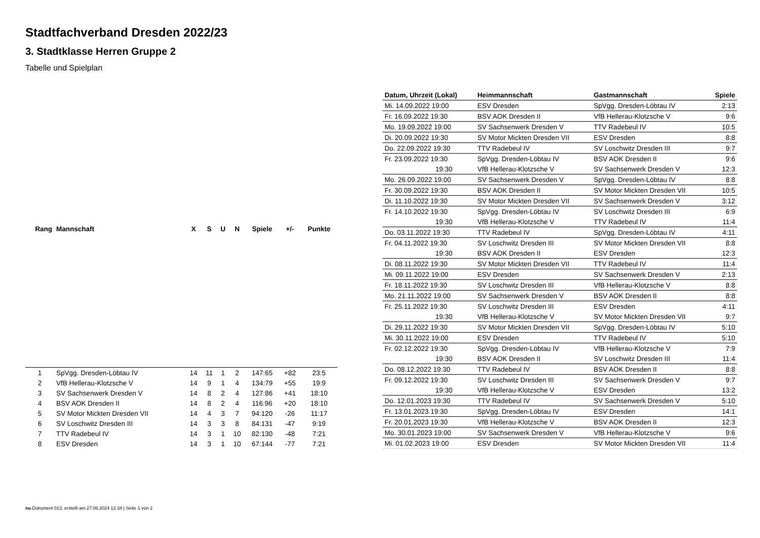Stadtfachverband Dresden 2022/23
3. Stadtklasse Herren Gruppe 2
Tabelle und Spielplan
| Rang | Mannschaft | X | S | U | N | Spiele | +/- | Punkte |
| --- | --- | --- | --- | --- | --- | --- | --- | --- |
| 1 | SpVgg. Dresden-Löbtau IV | 14 | 11 | 1 | 2 | 147:65 | +82 | 23:5 |
| 2 | VfB Hellerau-Klotzsche V | 14 | 9 | 1 | 4 | 134:79 | +55 | 19:9 |
| 3 | SV Sachsenwerk Dresden V | 14 | 8 | 2 | 4 | 127:86 | +41 | 18:10 |
| 4 | BSV AOK Dresden II | 14 | 8 | 2 | 4 | 116:96 | +20 | 18:10 |
| 5 | SV Motor Mickten Dresden VII | 14 | 4 | 3 | 7 | 94:120 | -26 | 11:17 |
| 6 | SV Loschwitz Dresden III | 14 | 3 | 3 | 8 | 84:131 | -47 | 9:19 |
| 7 | TTV Radebeul IV | 14 | 3 | 1 | 10 | 82:130 | -48 | 7:21 |
| 8 | ESV Dresden | 14 | 3 | 1 | 10 | 67:144 | -77 | 7:21 |
| Datum, Uhrzeit (Lokal) | Heimmannschaft | Gastmannschaft | Spiele |
| --- | --- | --- | --- |
| Mi. 14.09.2022 19:00 | ESV Dresden | SpVgg. Dresden-Löbtau IV | 2:13 |
| Fr. 16.09.2022 19:30 | BSV AOK Dresden II | VfB Hellerau-Klotzsche V | 9:6 |
| Mo. 19.09.2022 19:00 | SV Sachsenwerk Dresden V | TTV Radebeul IV | 10:5 |
| Di. 20.09.2022 19:30 | SV Motor Mickten Dresden VII | ESV Dresden | 8:8 |
| Do. 22.09.2022 19:30 | TTV Radebeul IV | SV Loschwitz Dresden III | 9:7 |
| Fr. 23.09.2022 19:30 | SpVgg. Dresden-Löbtau IV | BSV AOK Dresden II | 9:6 |
| 19:30 | VfB Hellerau-Klotzsche V | SV Sachsenwerk Dresden V | 12:3 |
| Mo. 26.09.2022 19:00 | SV Sachsenwerk Dresden V | SpVgg. Dresden-Löbtau IV | 8:8 |
| Fr. 30.09.2022 19:30 | BSV AOK Dresden II | SV Motor Mickten Dresden VII | 10:5 |
| Di. 11.10.2022 19:30 | SV Motor Mickten Dresden VII | SV Sachsenwerk Dresden V | 3:12 |
| Fr. 14.10.2022 19:30 | SpVgg. Dresden-Löbtau IV | SV Loschwitz Dresden III | 6:9 |
| 19:30 | VfB Hellerau-Klotzsche V | TTV Radebeul IV | 11:4 |
| Do. 03.11.2022 19:30 | TTV Radebeul IV | SpVgg. Dresden-Löbtau IV | 4:11 |
| Fr. 04.11.2022 19:30 | SV Loschwitz Dresden III | SV Motor Mickten Dresden VII | 8:8 |
| 19:30 | BSV AOK Dresden II | ESV Dresden | 12:3 |
| Di. 08.11.2022 19:30 | SV Motor Mickten Dresden VII | TTV Radebeul IV | 11:4 |
| Mi. 09.11.2022 19:00 | ESV Dresden | SV Sachsenwerk Dresden V | 2:13 |
| Fr. 18.11.2022 19:30 | SV Loschwitz Dresden III | VfB Hellerau-Klotzsche V | 8:8 |
| Mo. 21.11.2022 19:00 | SV Sachsenwerk Dresden V | BSV AOK Dresden II | 8:8 |
| Fr. 25.11.2022 19:30 | SV Loschwitz Dresden III | ESV Dresden | 4:11 |
| 19:30 | VfB Hellerau-Klotzsche V | SV Motor Mickten Dresden VII | 9:7 |
| Di. 29.11.2022 19:30 | SV Motor Mickten Dresden VII | SpVgg. Dresden-Löbtau IV | 5:10 |
| Mi. 30.11.2022 19:00 | ESV Dresden | TTV Radebeul IV | 5:10 |
| Fr. 02.12.2022 19:30 | SpVgg. Dresden-Löbtau IV | VfB Hellerau-Klotzsche V | 7:9 |
| 19:30 | BSV AOK Dresden II | SV Loschwitz Dresden III | 11:4 |
| Do. 08.12.2022 19:30 | TTV Radebeul IV | BSV AOK Dresden II | 8:8 |
| Fr. 09.12.2022 19:30 | SV Loschwitz Dresden III | SV Sachsenwerk Dresden V | 9:7 |
| 19:30 | VfB Hellerau-Klotzsche V | ESV Dresden | 13:2 |
| Do. 12.01.2023 19:30 | TTV Radebeul IV | SV Sachsenwerk Dresden V | 5:10 |
| Fr. 13.01.2023 19:30 | SpVgg. Dresden-Löbtau IV | ESV Dresden | 14:1 |
| Fr. 20.01.2023 19:30 | VfB Hellerau-Klotzsche V | BSV AOK Dresden II | 12:3 |
| Mo. 30.01.2023 19:00 | SV Sachsenwerk Dresden V | VfB Hellerau-Klotzsche V | 9:6 |
| Mi. 01.02.2023 19:00 | ESV Dresden | SV Motor Mickten Dresden VII | 11:4 |
nu.Dokument 013, erstellt am 27.06.2024 12:34 | Seite 1 von 2